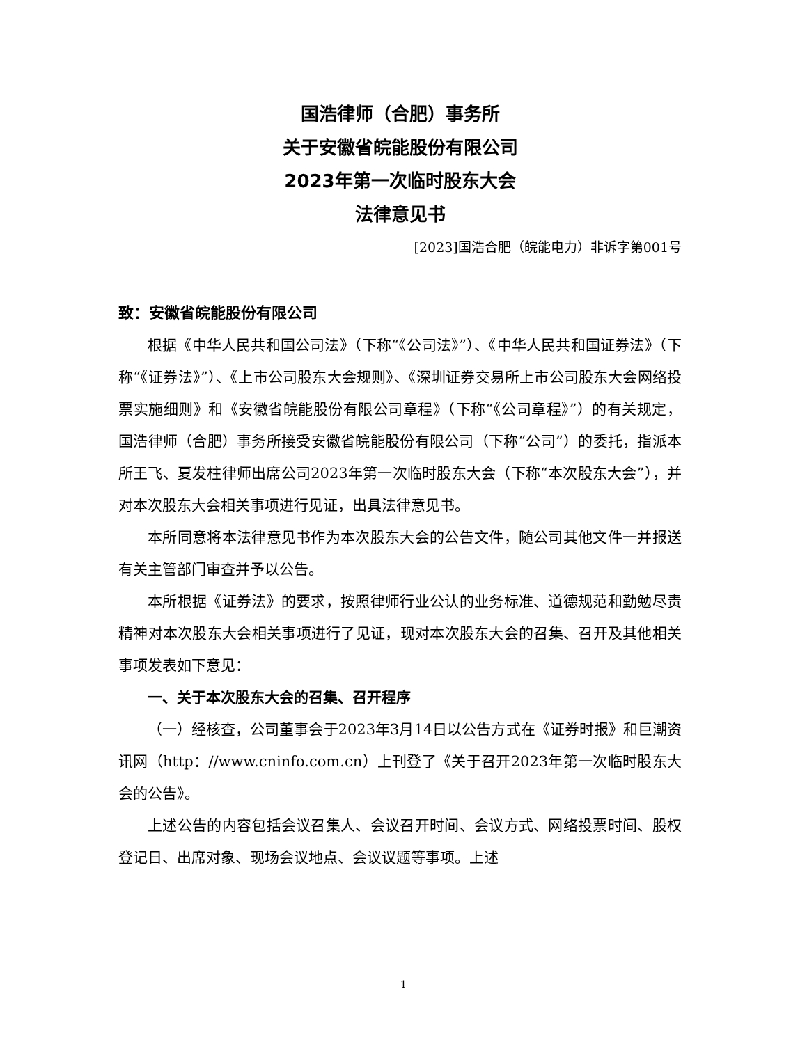国浩律师（合肥）事务所
关于安徽省皖能股份有限公司
2023年第一次临时股东大会
法律意见书
[2023]国浩合肥（皖能电力）非诉字第001号
致：安徽省皖能股份有限公司
根据《中华人民共和国公司法》（下称“《公司法》”）、《中华人民共和国证券法》（下称“《证券法》”）、《上市公司股东大会规则》、《深圳证券交易所上市公司股东大会网络投票实施细则》和《安徽省皖能股份有限公司章程》（下称“《公司章程》”）的有关规定，国浩律师（合肥）事务所接受安徽省皖能股份有限公司（下称“公司”）的委托，指派本所王飞、夏发柱律师出席公司2023年第一次临时股东大会（下称“本次股东大会”），并对本次股东大会相关事项进行见证，出具法律意见书。
本所同意将本法律意见书作为本次股东大会的公告文件，随公司其他文件一并报送有关主管部门审查并予以公告。
本所根据《证券法》的要求，按照律师行业公认的业务标准、道德规范和勤勉尽责精神对本次股东大会相关事项进行了见证，现对本次股东大会的召集、召开及其他相关事项发表如下意见：
一、关于本次股东大会的召集、召开程序
（一）经核查，公司董事会于2023年3月14日以公告方式在《证券时报》和巨潮资讯网（http：//www.cninfo.com.cn）上刊登了《关于召开2023年第一次临时股东大会的公告》。
上述公告的内容包括会议召集人、会议召开时间、会议方式、网络投票时间、股权登记日、出席对象、现场会议地点、会议议题等事项。上述
1